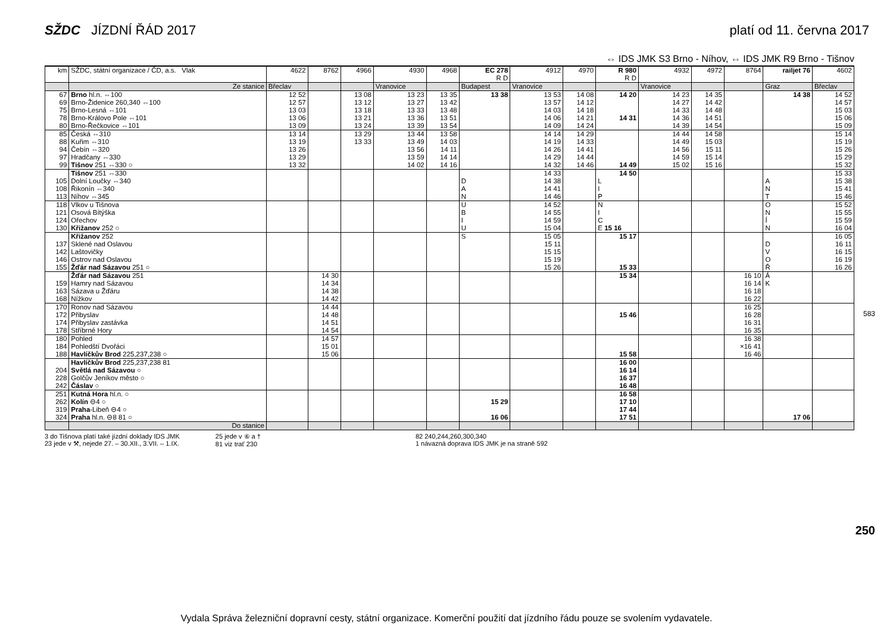SŽDC JÍZDNÍ ŘÁD 2017 platí od 11. června 2017
⇔ IDS JMK S3 Brno - Níhov, ⇔ IDS JMK R9 Brno - Tišnov
| km | SŽDC, státní organizace / ČD, a.s. Vlak | 4622 | 8762 | 4966 | 4930 | 4968 | EC 278 R D | 4912 | 4970 | R 980 R D | 4932 | 4972 | 8764 | railjet 76 | 4602 |
| --- | --- | --- | --- | --- | --- | --- | --- | --- | --- | --- | --- | --- | --- | --- | --- |
| | Ze stanice | Břeclav | | | Vranovice | | Budapest | Vranovice | | | Vranovice | | | Graz | Břeclav |
| 67 | Brno hl.n. ⇔100 | 12 52 | | 13 08 | 13 23 | 13 35 | 13 38 | 13 53 | 14 08 | 14 20 | 14 23 | 14 35 | | 14 38 | 14 52 |
| 69 | Brno-Židenice 260,340 ⇔100 | 12 57 | | 13 12 | 13 27 | 13 42 | | 13 57 | 14 12 | | 14 27 | 14 42 | | | 14 57 |
| 75 | Brno-Lesná ⇔101 | 13 03 | | 13 18 | 13 33 | 13 48 | | 14 03 | 14 18 | | 14 33 | 14 48 | | | 15 03 |
| 78 | Brno-Královo Pole ⇔101 | 13 06 | | 13 21 | 13 36 | 13 51 | | 14 06 | 14 21 | 14 31 | 14 36 | 14 51 | | | 15 06 |
| 80 | Brno-Řečkovice ⇔101 | 13 09 | | 13 24 | 13 39 | 13 54 | | 14 09 | 14 24 | | 14 39 | 14 54 | | | 15 09 |
| 85 | Česká ⇔310 | 13 14 | | 13 29 | 13 44 | 13 58 | | 14 14 | 14 29 | | 14 44 | 14 58 | | | 15 14 |
| 88 | Kuřim ⇔310 | 13 19 | | 13 33 | 13 49 | 14 03 | | 14 19 | 14 33 | | 14 49 | 15 03 | | | 15 19 |
| 94 | Čebín ⇔320 | 13 26 | | | 13 56 | 14 11 | | 14 26 | 14 41 | | 14 56 | 15 11 | | | 15 26 |
| 97 | Hradčany ⇔330 | 13 29 | | | 13 59 | 14 14 | | 14 29 | 14 44 | | 14 59 | 15 14 | | | 15 29 |
| 99 | Tišnov 251 ⇔330 ○ | 13 32 | | | 14 02 | 14 16 | | 14 32 | 14 46 | 14 49 | 15 02 | 15 16 | | | 15 32 |
| | Tišnov 251 ⇔330 | | | | | | | 14 33 | | 14 50 | | | | | 15 33 |
| 105 | Dolní Loučky ⇔340 | | | | | | D | 14 38 | | L | | | | A | 15 38 |
| 108 | Řikonín ⇔340 | | | | | | A | 14 41 | | I | | | | N | 15 41 |
| 113 | Níhov ⇔345 | | | | | | N | 14 46 | | P | | | | T | 15 46 |
| 118 | Vlkov u Tišnova | | | | | | U | 14 52 | | N | | | | O | 15 52 |
| 121 | Osová Bítýška | | | | | | B | 14 55 | | I | | | | N | 15 55 |
| 124 | Ořechov | | | | | | I | 14 59 | | C | | | | Í | 15 59 |
| 130 | Křižanov 252 ○ | | | | | | U | 15 04 | | E 15 16 | | | | N | 16 04 |
| | Křižanov 252 | | | | | | S | 15 05 | | 15 17 | | | | | 16 05 |
| 137 | Sklené nad Oslavou | | | | | | | 15 11 | | | | | | D | 16 11 |
| 142 | Laštovičky | | | | | | | 15 15 | | | | | | V | 16 15 |
| 146 | Ostrov nad Oslavou | | | | | | | 15 19 | | | | | | O | 16 19 |
| 155 | Žďár nad Sázavou 251 ○ | | | | | | | 15 26 | | 15 33 | | | | Ř | 16 26 |
| | Žďár nad Sázavou 251 | | 14 30 | | | | | | | 15 34 | | | 16 10 | Á | |
| 159 | Hamry nad Sázavou | | 14 34 | | | | | | | | | | 16 14 | K | |
| 163 | Sázava u Žďáru | | 14 38 | | | | | | | | | | 16 18 | | |
| 168 | Nížkov | | 14 42 | | | | | | | | | | 16 22 | | |
| 170 | Ronov nad Sázavou | | 14 44 | | | | | | | | | | 16 25 | | |
| 172 | Přibyslav | | 14 48 | | | | | | | 15 46 | | | 16 28 | | |
| 174 | Přibyslav zastávka | | 14 51 | | | | | | | | | | 16 31 | | |
| 178 | Stříbrné Hory | | 14 54 | | | | | | | | | | 16 35 | | |
| 180 | Pohled | | 14 57 | | | | | | | | | | 16 38 | | |
| 184 | Pohledští Dvořáci | | 15 01 | | | | | | | | | | ×16 41 | | |
| 188 | Havlíčkův Brod 225,237,238 ○ | | 15 06 | | | | | | | 15 58 | | | 16 46 | | |
| | Havlíčkův Brod 225,237,238 81 | | | | | | | | | 16 00 | | | | | |
| 204 | Světlá nad Sázavou ○ | | | | | | | | | 16 14 | | | | | |
| 228 | Golčův Jeníkov město ○ | | | | | | | | | 16 37 | | | | | |
| 242 | Čáslav ○ | | | | | | | | | 16 48 | | | | | |
| 251 | Kutná Hora hl.n. ○ | | | | | | | | | 16 58 | | | | | |
| 262 | Kolín ⊖4 ○ | | | | | | 15 29 | | | 17 10 | | | | | |
| 319 | Praha -Libeň ⊖4 ○ | | | | | | | | | 17 44 | | | | | |
| 324 | Praha hl.n. ⊖8 81 ○ | | | | | | 16 06 | | | 17 51 | | | | 17 06 | |
| | Do stanice | | | | | | | | | | | | | | |
3 do Tišnova platí také jízdní doklady IDS JMK
23 jede v ⚒, nejede 27. – 30.XII., 3.VII. – 1.IX.
25 jede v ⑥ a †
81 viz trať 230
82 240,244,260,300,340
1 návazná doprava IDS JMK je na straně 592
583
250
Vydala Správa železniční dopravní cesty, státní organizace. Komerční použití dat jízdního řádu pouze se svolením vydavatele.